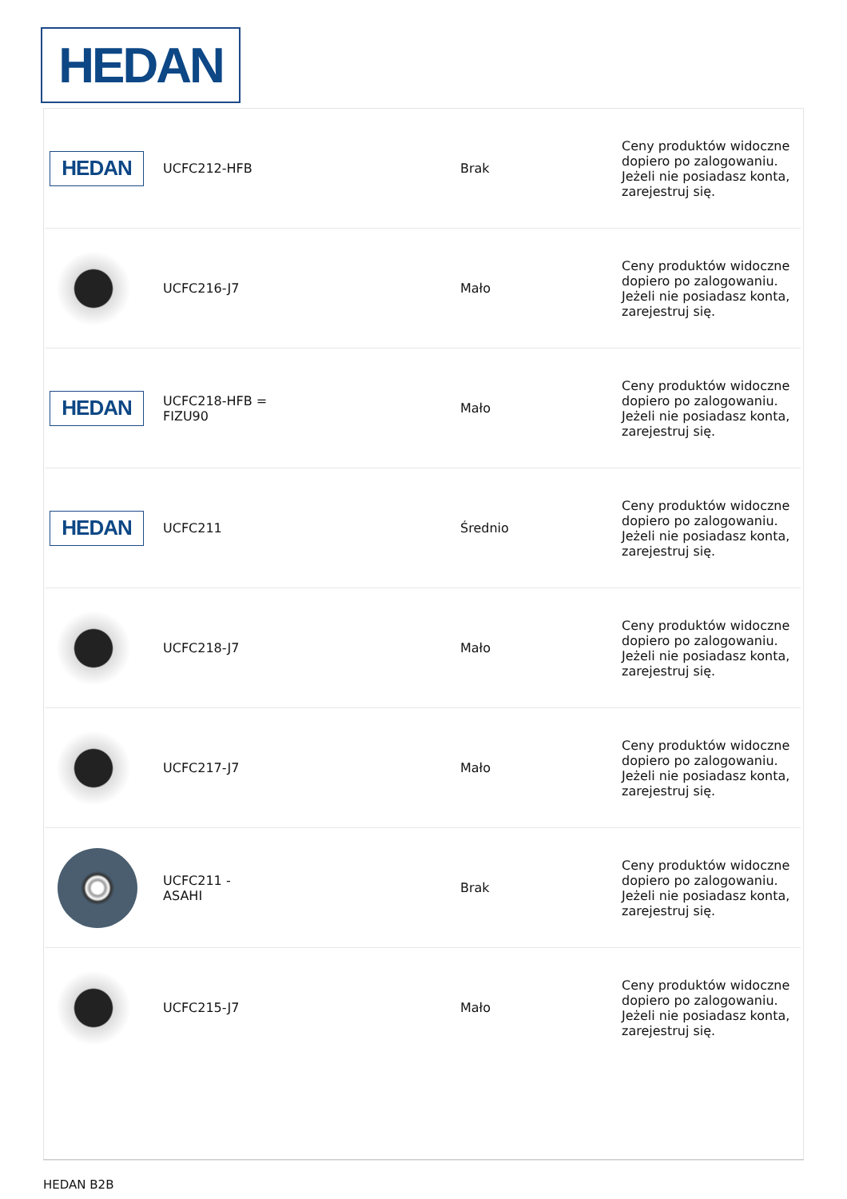HEDAN
| HEDAN | UCFC212-HFB | Brak | Ceny produktów widoczne dopiero po zalogowaniu. Jeżeli nie posiadasz konta, zarejestruj się. |
| | UCFC216-J7 | Mało | Ceny produktów widoczne dopiero po zalogowaniu. Jeżeli nie posiadasz konta, zarejestruj się. |
| HEDAN | UCFC218-HFB = FIZU90 | Mało | Ceny produktów widoczne dopiero po zalogowaniu. Jeżeli nie posiadasz konta, zarejestruj się. |
| HEDAN | UCFC211 | Średnio | Ceny produktów widoczne dopiero po zalogowaniu. Jeżeli nie posiadasz konta, zarejestruj się. |
| | UCFC218-J7 | Mało | Ceny produktów widoczne dopiero po zalogowaniu. Jeżeli nie posiadasz konta, zarejestruj się. |
| | UCFC217-J7 | Mało | Ceny produktów widoczne dopiero po zalogowaniu. Jeżeli nie posiadasz konta, zarejestruj się. |
| | UCFC211 - ASAHI | Brak | Ceny produktów widoczne dopiero po zalogowaniu. Jeżeli nie posiadasz konta, zarejestruj się. |
| | UCFC215-J7 | Mało | Ceny produktów widoczne dopiero po zalogowaniu. Jeżeli nie posiadasz konta, zarejestruj się. |
HEDAN B2B